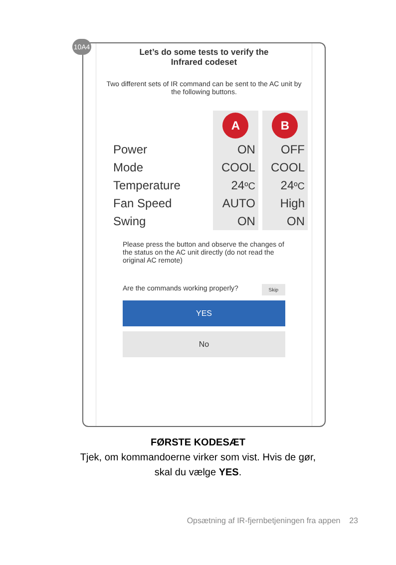10A4
Let’s do some tests to verify the
Infrared codeset
Two different sets of IR command can be sent to the AC unit by the following buttons.
| | A | B |
| Power | ON | OFF |
| Mode | COOL | COOL |
| Temperature | 24 ºC | 24 ºC |
| Fan Speed | AUTO | High |
| Swing | ON | ON |
Please press the button and observe the changes of the status on the AC unit directly (do not read the original AC remote)
Are the commands working properly? Skip
YES
No
FØRSTE KODESÆT
Tjek, om kommandoerne virker som vist. Hvis de gør,
skal du vælge YES.
Opsætning af IR-fjernbetjeningen fra appen 23